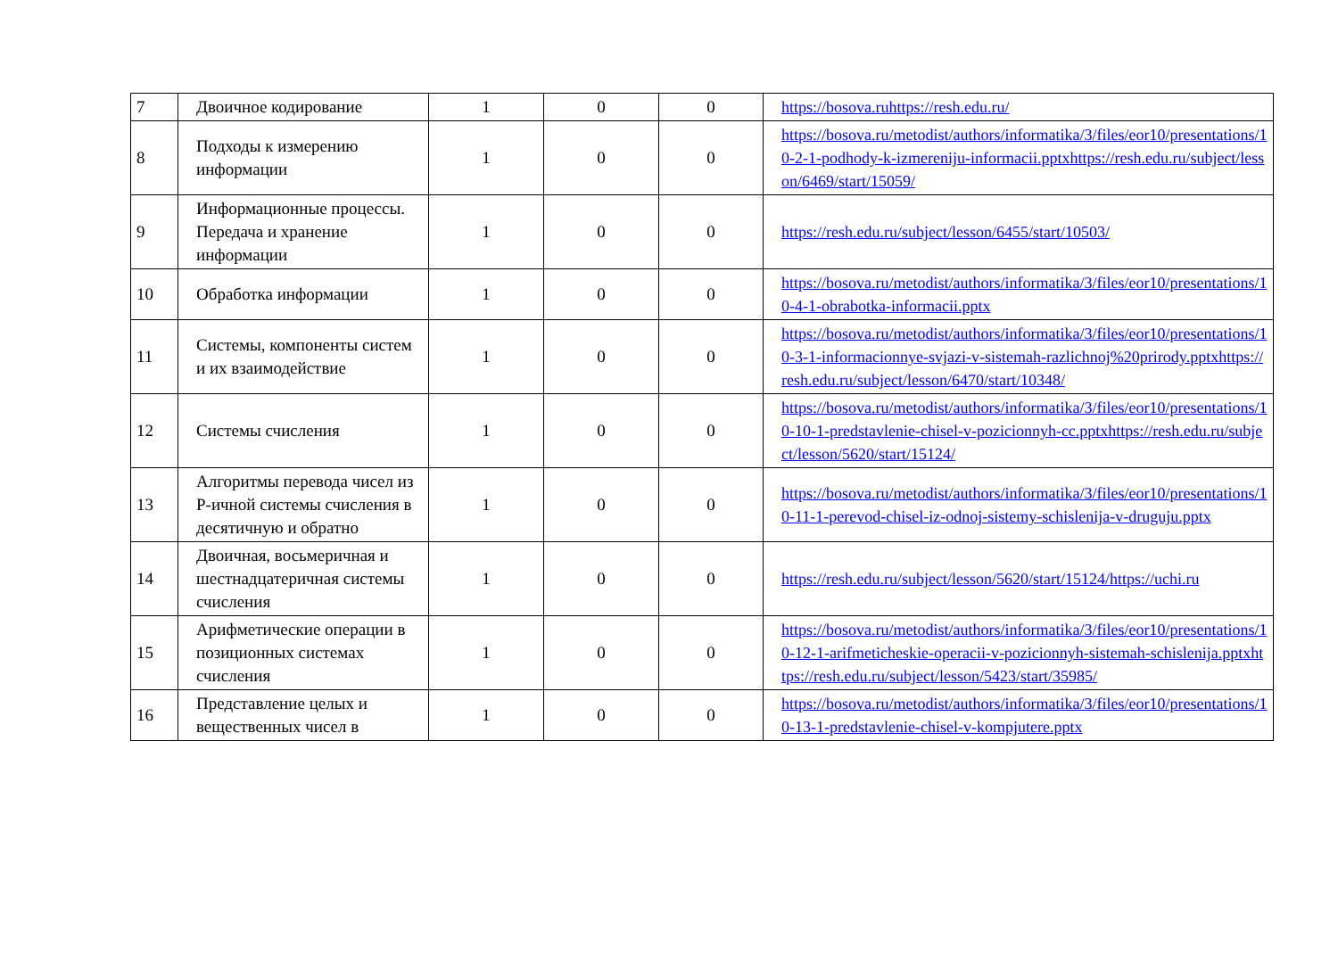| 7 | Двоичное кодирование | 1 | 0 | 0 | https://bosova.ruhttps://resh.edu.ru/ |
| 8 | Подходы к измерению информации | 1 | 0 | 0 | https://bosova.ru/metodist/authors/informatika/3/files/eor10/presentations/10-2-1-podhody-k-izmereniju-informacii.pptxhttps://resh.edu.ru/subject/lesson/6469/start/15059/ |
| 9 | Информационные процессы. Передача и хранение информации | 1 | 0 | 0 | https://resh.edu.ru/subject/lesson/6455/start/10503/ |
| 10 | Обработка информации | 1 | 0 | 0 | https://bosova.ru/metodist/authors/informatika/3/files/eor10/presentations/10-4-1-obrabotka-informacii.pptx |
| 11 | Системы, компоненты систем и их взаимодействие | 1 | 0 | 0 | https://bosova.ru/metodist/authors/informatika/3/files/eor10/presentations/10-3-1-informacionnye-svjazi-v-sistemah-razlichnoj%20prirody.pptxhttps://resh.edu.ru/subject/lesson/6470/start/10348/ |
| 12 | Системы счисления | 1 | 0 | 0 | https://bosova.ru/metodist/authors/informatika/3/files/eor10/presentations/10-10-1-predstavlenie-chisel-v-pozicionnyh-cc.pptxhttps://resh.edu.ru/subject/lesson/5620/start/15124/ |
| 13 | Алгоритмы перевода чисел из Р-ичной системы счисления в десятичную и обратно | 1 | 0 | 0 | https://bosova.ru/metodist/authors/informatika/3/files/eor10/presentations/10-11-1-perevod-chisel-iz-odnoj-sistemy-schislenija-v-druguju.pptx |
| 14 | Двоичная, восьмеричная и шестнадцатеричная системы счисления | 1 | 0 | 0 | https://resh.edu.ru/subject/lesson/5620/start/15124/https://uchi.ru |
| 15 | Арифметические операции в позиционных системах счисления | 1 | 0 | 0 | https://bosova.ru/metodist/authors/informatika/3/files/eor10/presentations/10-12-1-arifmeticheskie-operacii-v-pozicionnyh-sistemah-schislenija.pptxhttps://resh.edu.ru/subject/lesson/5423/start/35985/ |
| 16 | Представление целых и вещественных чисел в | 1 | 0 | 0 | https://bosova.ru/metodist/authors/informatika/3/files/eor10/presentations/10-13-1-predstavlenie-chisel-v-kompjutere.pptx |